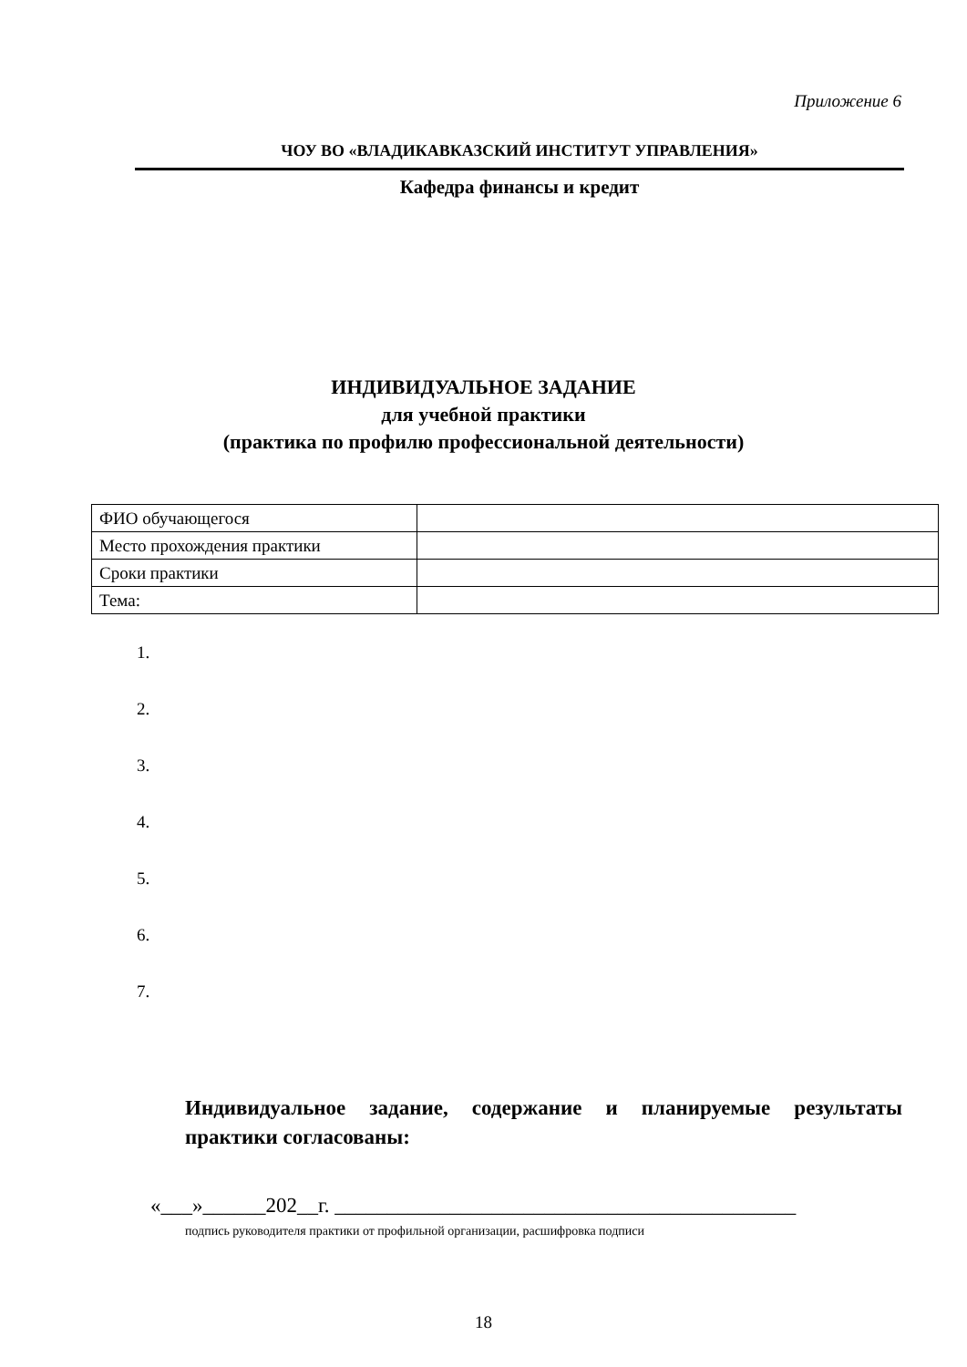Приложение 6
ЧОУ ВО «ВЛАДИКАВКАЗСКИЙ ИНСТИТУТ УПРАВЛЕНИЯ»
Кафедра финансы и кредит
ИНДИВИДУАЛЬНОЕ ЗАДАНИЕ
для учебной практики
(практика по профилю профессиональной деятельности)
| ФИО обучающегося | |
| Место прохождения практики | |
| Сроки практики | |
| Тема: | |
1.
2.
3.
4.
5.
6.
7.
Индивидуальное задание, содержание и планируемые результаты практики согласованы:
«___»______202__г. ____________________________________________
подпись руководителя практики от профильной организации, расшифровка подписи
18